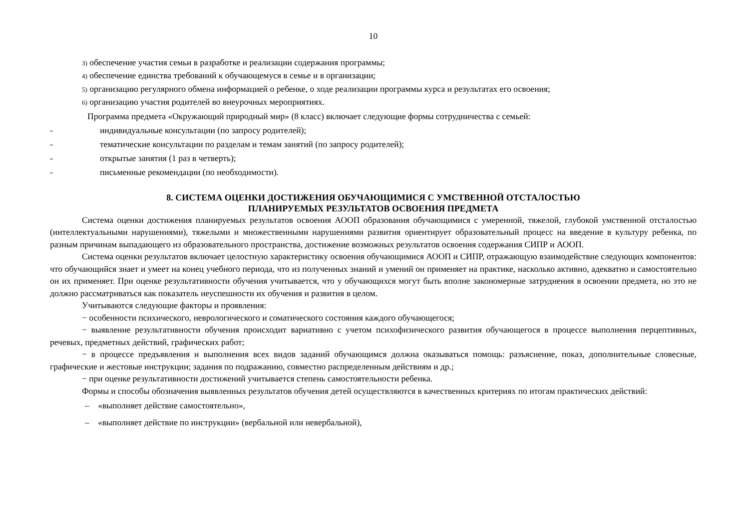10
3) обеспечение участия семьи в разработке и реализации содержания программы;
4) обеспечение единства требований к обучающемуся в семье и в организации;
5) организацию регулярного обмена информацией о ребенке, о ходе реализации программы курса и результатах его освоения;
6) организацию участия родителей во внеурочных мероприятиях.
Программа предмета «Окружающий природный мир» (8 класс) включает следующие формы сотрудничества с семьей:
- индивидуальные консультации (по запросу родителей);
- тематические консультации по разделам и темам занятий (по запросу родителей);
- открытые занятия (1 раз в четверть);
- письменные рекомендации (по необходимости).
8. СИСТЕМА ОЦЕНКИ ДОСТИЖЕНИЯ ОБУЧАЮЩИМИСЯ С УМСТВЕННОЙ ОТСТАЛОСТЬЮ
ПЛАНИРУЕМЫХ РЕЗУЛЬТАТОВ ОСВОЕНИЯ ПРЕДМЕТА
Система оценки достижения планируемых результатов освоения АООП образования обучающимися с умеренной, тяжелой, глубокой умственной отсталостью (интеллектуальными нарушениями), тяжелыми и множественными нарушениями развития ориентирует образовательный процесс на введение в культуру ребенка, по разным причинам выпадающего из образовательного пространства, достижение возможных результатов освоения содержания СИПР и АООП.
Система оценки результатов включает целостную характеристику освоения обучающимися АООП и СИПР, отражающую взаимодействие следующих компонентов: что обучающийся знает и умеет на конец учебного периода, что из полученных знаний и умений он применяет на практике, насколько активно, адекватно и самостоятельно он их применяет. При оценке результативности обучения учитывается, что у обучающихся могут быть вполне закономерные затруднения в освоении предмета, но это не должно рассматриваться как показатель неуспешности их обучения и развития в целом.
Учитываются следующие факторы и проявления:
− особенности психического, неврологического и соматического состояния каждого обучающегося;
− выявление результативности обучения происходит вариативно с учетом психофизического развития обучающегося в процессе выполнения перцептивных, речевых, предметных действий, графических работ;
− в процессе предъявления и выполнения всех видов заданий обучающимся должна оказываться помощь: разъяснение, показ, дополнительные словесные, графические и жестовые инструкции; задания по подражанию, совместно распределенным действиям и др.;
− при оценке результативности достижений учитывается степень самостоятельности ребенка.
Формы и способы обозначения выявленных результатов обучения детей осуществляются в качественных критериях по итогам практических действий:
– «выполняет действие самостоятельно»,
– «выполняет действие по инструкции» (вербальной или невербальной),